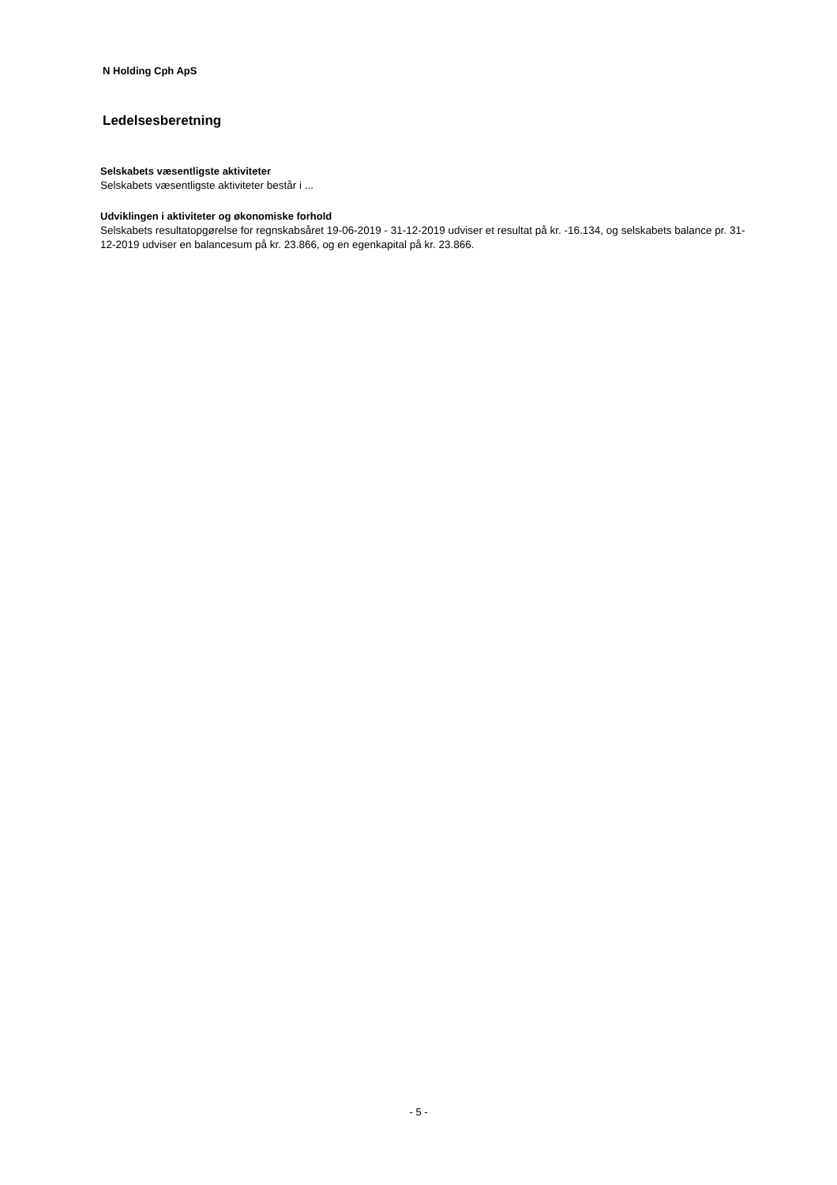N Holding Cph ApS
Ledelsesberetning
Selskabets væsentligste aktiviteter
Selskabets væsentligste aktiviteter består i ...
Udviklingen i aktiviteter og økonomiske forhold
Selskabets resultatopgørelse for regnskabsåret 19-06-2019 - 31-12-2019 udviser et resultat på kr. -16.134, og selskabets balance pr. 31-12-2019 udviser en balancesum på kr. 23.866, og en egenkapital på kr. 23.866.
- 5 -